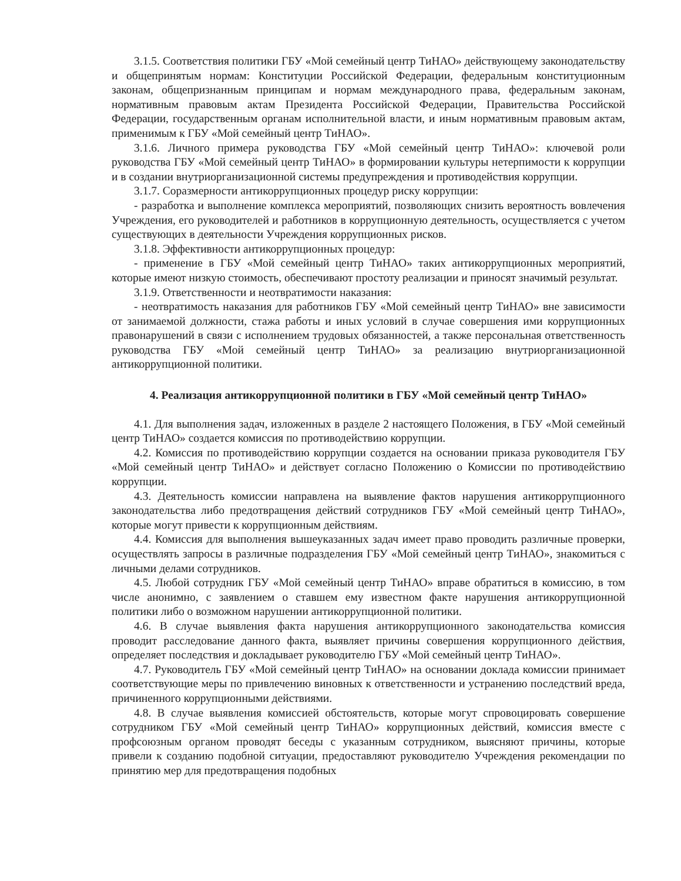3.1.5. Соответствия политики ГБУ «Мой семейный центр ТиНАО» действующему законодательству и общепринятым нормам: Конституции Российской Федерации, федеральным конституционным законам, общепризнанным принципам и нормам международного права, федеральным законам, нормативным правовым актам Президента Российской Федерации, Правительства Российской Федерации, государственным органам исполнительной власти, и иным нормативным правовым актам, применимым к ГБУ «Мой семейный центр ТиНАО».
3.1.6. Личного примера руководства ГБУ «Мой семейный центр ТиНАО»: ключевой роли руководства ГБУ «Мой семейный центр ТиНАО» в формировании культуры нетерпимости к коррупции и в создании внутриорганизационной системы предупреждения и противодействия коррупции.
3.1.7. Соразмерности антикоррупционных процедур риску коррупции:
- разработка и выполнение комплекса мероприятий, позволяющих снизить вероятность вовлечения Учреждения, его руководителей и работников в коррупционную деятельность, осуществляется с учетом существующих в деятельности Учреждения коррупционных рисков.
3.1.8. Эффективности антикоррупционных процедур:
- применение в ГБУ «Мой семейный центр ТиНАО» таких антикоррупционных мероприятий, которые имеют низкую стоимость, обеспечивают простоту реализации и приносят значимый результат.
3.1.9. Ответственности и неотвратимости наказания:
- неотвратимость наказания для работников ГБУ «Мой семейный центр ТиНАО» вне зависимости от занимаемой должности, стажа работы и иных условий в случае совершения ими коррупционных правонарушений в связи с исполнением трудовых обязанностей, а также персональная ответственность руководства ГБУ «Мой семейный центр ТиНАО» за реализацию внутриорганизационной антикоррупционной политики.
4. Реализация антикоррупционной политики в ГБУ «Мой семейный центр ТиНАО»
4.1. Для выполнения задач, изложенных в разделе 2 настоящего Положения, в ГБУ «Мой семейный центр ТиНАО» создается комиссия по противодействию коррупции.
4.2. Комиссия по противодействию коррупции создается на основании приказа руководителя ГБУ «Мой семейный центр ТиНАО» и действует согласно Положению о Комиссии по противодействию коррупции.
4.3. Деятельность комиссии направлена на выявление фактов нарушения антикоррупционного законодательства либо предотвращения действий сотрудников ГБУ «Мой семейный центр ТиНАО», которые могут привести к коррупционным действиям.
4.4. Комиссия для выполнения вышеуказанных задач имеет право проводить различные проверки, осуществлять запросы в различные подразделения ГБУ «Мой семейный центр ТиНАО», знакомиться с личными делами сотрудников.
4.5. Любой сотрудник ГБУ «Мой семейный центр ТиНАО» вправе обратиться в комиссию, в том числе анонимно, с заявлением о ставшем ему известном факте нарушения антикоррупционной политики либо о возможном нарушении антикоррупционной политики.
4.6. В случае выявления факта нарушения антикоррупционного законодательства комиссия проводит расследование данного факта, выявляет причины совершения коррупционного действия, определяет последствия и докладывает руководителю ГБУ «Мой семейный центр ТиНАО».
4.7. Руководитель ГБУ «Мой семейный центр ТиНАО» на основании доклада комиссии принимает соответствующие меры по привлечению виновных к ответственности и устранению последствий вреда, причиненного коррупционными действиями.
4.8. В случае выявления комиссией обстоятельств, которые могут спровоцировать совершение сотрудником ГБУ «Мой семейный центр ТиНАО» коррупционных действий, комиссия вместе с профсоюзным органом проводят беседы с указанным сотрудником, выясняют причины, которые привели к созданию подобной ситуации, предоставляют руководителю Учреждения рекомендации по принятию мер для предотвращения подобных